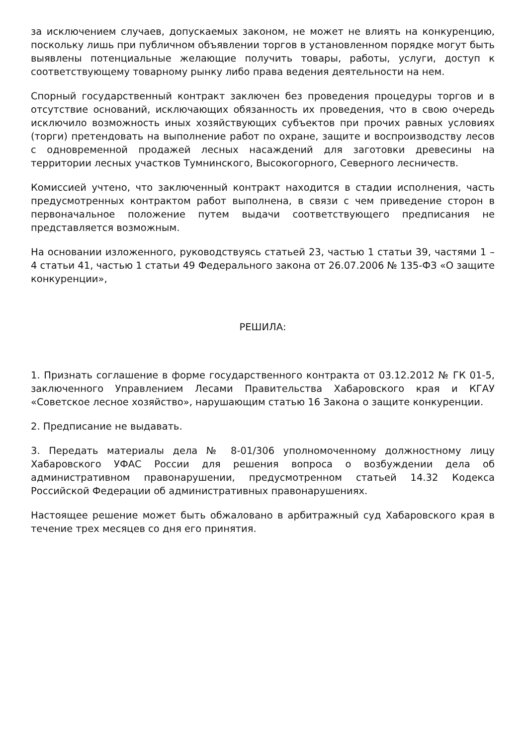за исключением случаев, допускаемых законом, не может не влиять на конкуренцию, поскольку лишь при публичном объявлении торгов в установленном порядке могут быть выявлены потенциальные желающие получить товары, работы, услуги, доступ к соответствующему товарному рынку либо права ведения деятельности на нем.
Спорный государственный контракт заключен без проведения процедуры торгов и в отсутствие оснований, исключающих обязанность их проведения, что в свою очередь исключило возможность иных хозяйствующих субъектов при прочих равных условиях (торги) претендовать на выполнение работ по охране, защите и воспроизводству лесов с одновременной продажей лесных насаждений для заготовки древесины на территории лесных участков Тумнинского, Высокогорного, Северного лесничеств.
Комиссией учтено, что заключенный контракт находится в стадии исполнения, часть предусмотренных контрактом работ выполнена, в связи с чем приведение сторон в первоначальное положение путем выдачи соответствующего предписания не представляется возможным.
На основании изложенного, руководствуясь статьей 23, частью 1 статьи 39, частями 1 – 4 статьи 41, частью 1 статьи 49 Федерального закона от 26.07.2006 № 135-ФЗ «О защите конкуренции»,
РЕШИЛА:
1. Признать соглашение в форме государственного контракта от 03.12.2012 № ГК 01-5, заключенного Управлением Лесами Правительства Хабаровского края и КГАУ «Советское лесное хозяйство», нарушающим статью 16 Закона о защите конкуренции.
2. Предписание не выдавать.
3. Передать материалы дела № 8-01/306 уполномоченному должностному лицу Хабаровского УФАС России для решения вопроса о возбуждении дела об административном правонарушении, предусмотренном статьей 14.32 Кодекса Российской Федерации об административных правонарушениях.
Настоящее решение может быть обжаловано в арбитражный суд Хабаровского края в течение трех месяцев со дня его принятия.